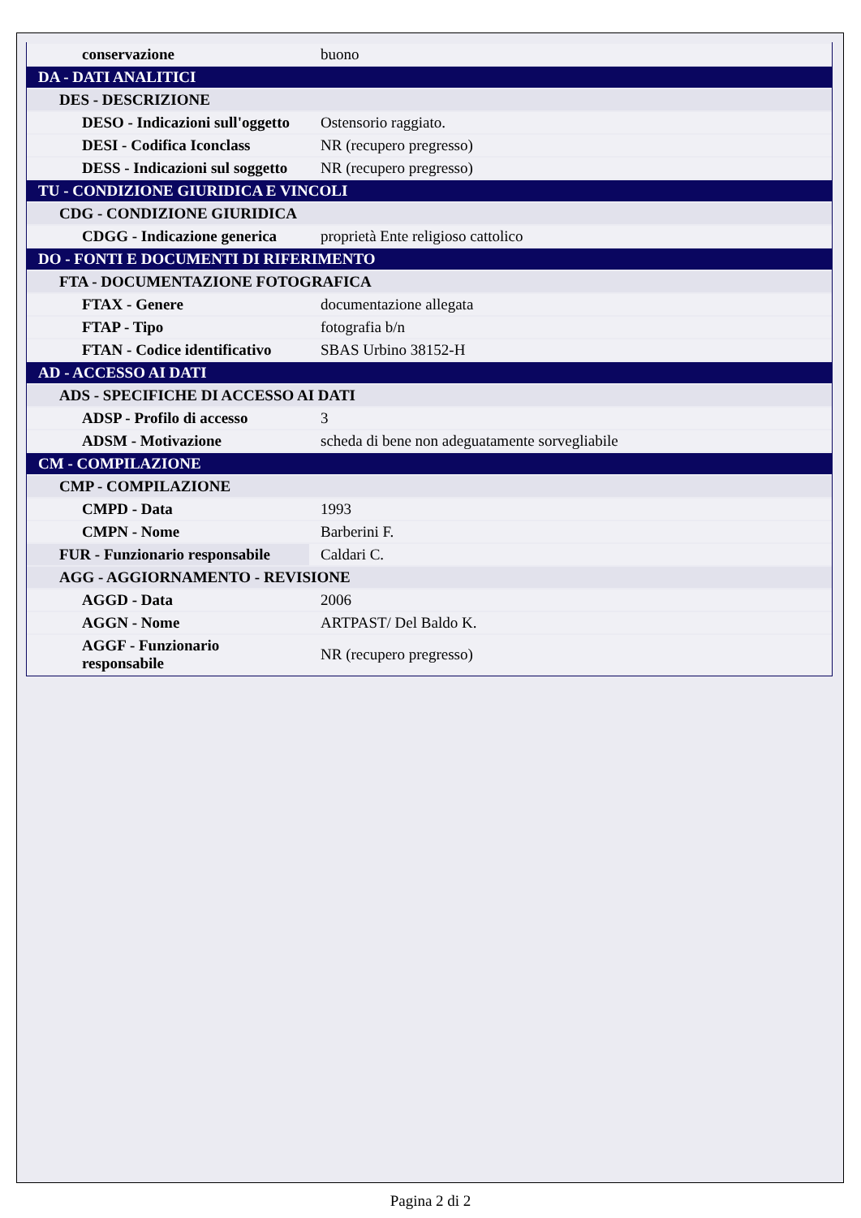| conservazione | buono |
| DA - DATI ANALITICI | |
| DES - DESCRIZIONE | |
| DESO - Indicazioni sull'oggetto | Ostensorio raggiato. |
| DESI - Codifica Iconclass | NR (recupero pregresso) |
| DESS - Indicazioni sul soggetto | NR (recupero pregresso) |
| TU - CONDIZIONE GIURIDICA E VINCOLI | |
| CDG - CONDIZIONE GIURIDICA | |
| CDGG - Indicazione generica | proprietà Ente religioso cattolico |
| DO - FONTI E DOCUMENTI DI RIFERIMENTO | |
| FTA - DOCUMENTAZIONE FOTOGRAFICA | |
| FTAX - Genere | documentazione allegata |
| FTAP - Tipo | fotografia b/n |
| FTAN - Codice identificativo | SBAS Urbino 38152-H |
| AD - ACCESSO AI DATI | |
| ADS - SPECIFICHE DI ACCESSO AI DATI | |
| ADSP - Profilo di accesso | 3 |
| ADSM - Motivazione | scheda di bene non adeguatamente sorvegliabile |
| CM - COMPILAZIONE | |
| CMP - COMPILAZIONE | |
| CMPD - Data | 1993 |
| CMPN - Nome | Barberini F. |
| FUR - Funzionario responsabile | Caldari C. |
| AGG - AGGIORNAMENTO - REVISIONE | |
| AGGD - Data | 2006 |
| AGGN - Nome | ARTPAST/ Del Baldo K. |
| AGGF - Funzionario responsabile | NR (recupero pregresso) |
Pagina 2 di 2